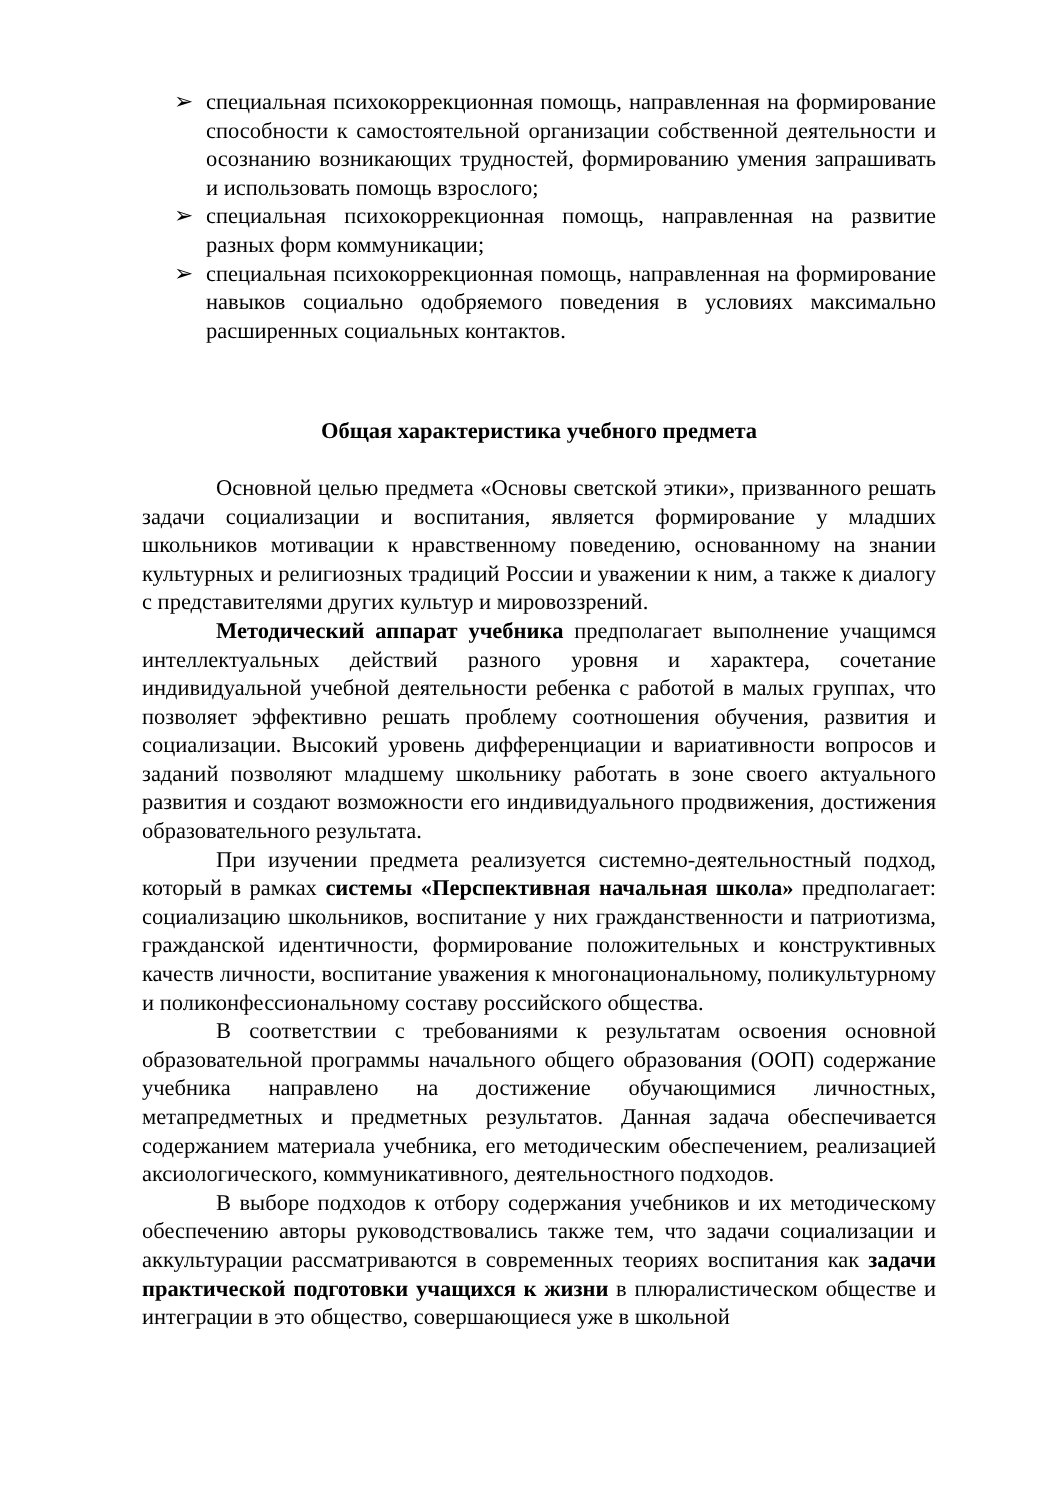➢ специальная психокоррекционная помощь, направленная на формирование способности к самостоятельной организации собственной деятельности и осознанию возникающих трудностей, формированию умения запрашивать и использовать помощь взрослого;
➢ специальная психокоррекционная помощь, направленная на развитие разных форм коммуникации;
➢ специальная психокоррекционная помощь, направленная на формирование навыков социально одобряемого поведения в условиях максимально расширенных социальных контактов.
Общая характеристика учебного предмета
Основной целью предмета «Основы светской этики», призванного решать задачи социализации и воспитания, является формирование у младших школьников мотивации к нравственному поведению, основанному на знании культурных и религиозных традиций России и уважении к ним, а также к диалогу с представителями других культур и мировоззрений.
Методический аппарат учебника предполагает выполнение учащимся интеллектуальных действий разного уровня и характера, сочетание индивидуальной учебной деятельности ребенка с работой в малых группах, что позволяет эффективно решать проблему соотношения обучения, развития и социализации. Высокий уровень дифференциации и вариативности вопросов и заданий позволяют младшему школьнику работать в зоне своего актуального развития и создают возможности его индивидуального продвижения, достижения образовательного результата.
При изучении предмета реализуется системно-деятельностный подход, который в рамках системы «Перспективная начальная школа» предполагает: социализацию школьников, воспитание у них гражданственности и патриотизма, гражданской идентичности, формирование положительных и конструктивных качеств личности, воспитание уважения к многонациональному, поликультурному и поликонфессиональному составу российского общества.
В соответствии с требованиями к результатам освоения основной образовательной программы начального общего образования (ООП) содержание учебника направлено на достижение обучающимися личностных, метапредметных и предметных результатов. Данная задача обеспечивается содержанием материала учебника, его методическим обеспечением, реализацией аксиологического, коммуникативного, деятельностного подходов.
В выборе подходов к отбору содержания учебников и их методическому обеспечению авторы руководствовались также тем, что задачи социализации и аккультурации рассматриваются в современных теориях воспитания как задачи практической подготовки учащихся к жизни в плюралистическом обществе и интеграции в это общество, совершающиеся уже в школьной